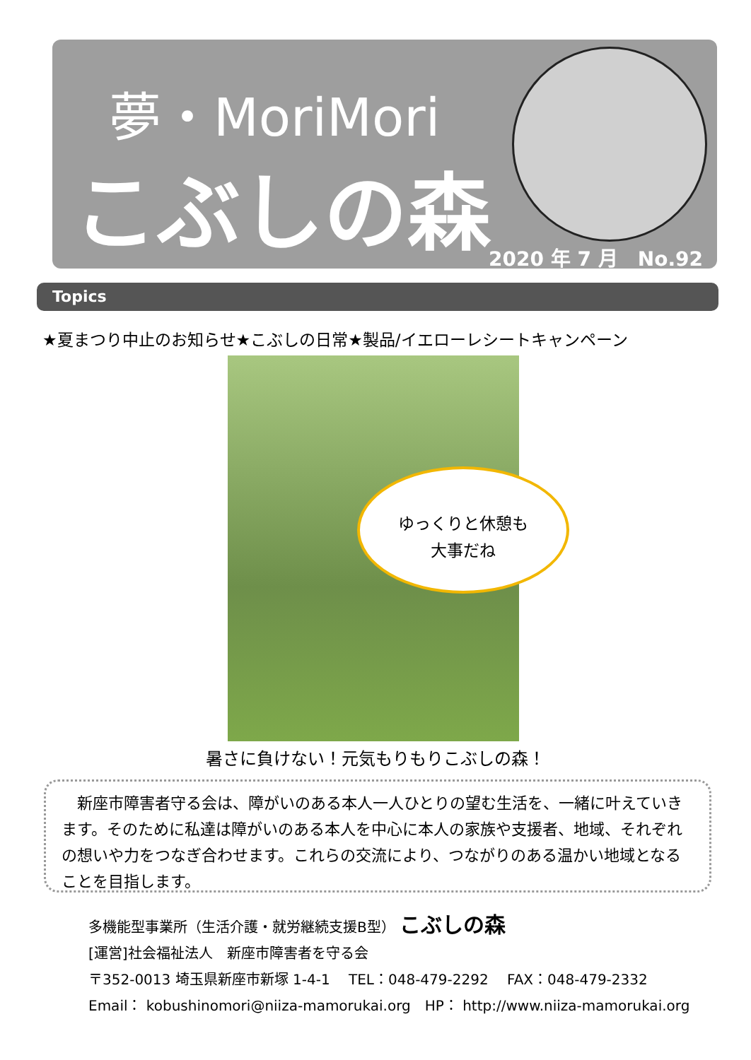夢・MoriMori
こぶしの森
2020 年 7 月　No.92
Topics
★夏まつり中止のお知らせ★こぶしの日常★製品/イエローレシートキャンペーン
ゆっくりと休憩も
大事だね
暑さに負けない！元気もりもりこぶしの森！
　新座市障害者守る会は、障がいのある本人一人ひとりの望む生活を、一緒に叶えていきます。そのために私達は障がいのある本人を中心に本人の家族や支援者、地域、それぞれの想いや力をつなぎ合わせます。これらの交流により、つながりのある温かい地域となることを目指します。
多機能型事業所（生活介護・就労継続支援B型） こぶしの森
[運営]社会福祉法人　新座市障害者を守る会
〒352-0013 埼玉県新座市新塚 1-4-1　 TEL：048-479-2292　 FAX：048-479-2332
Email： kobushinomori@niiza-mamorukai.org　HP： http://www.niiza-mamorukai.org